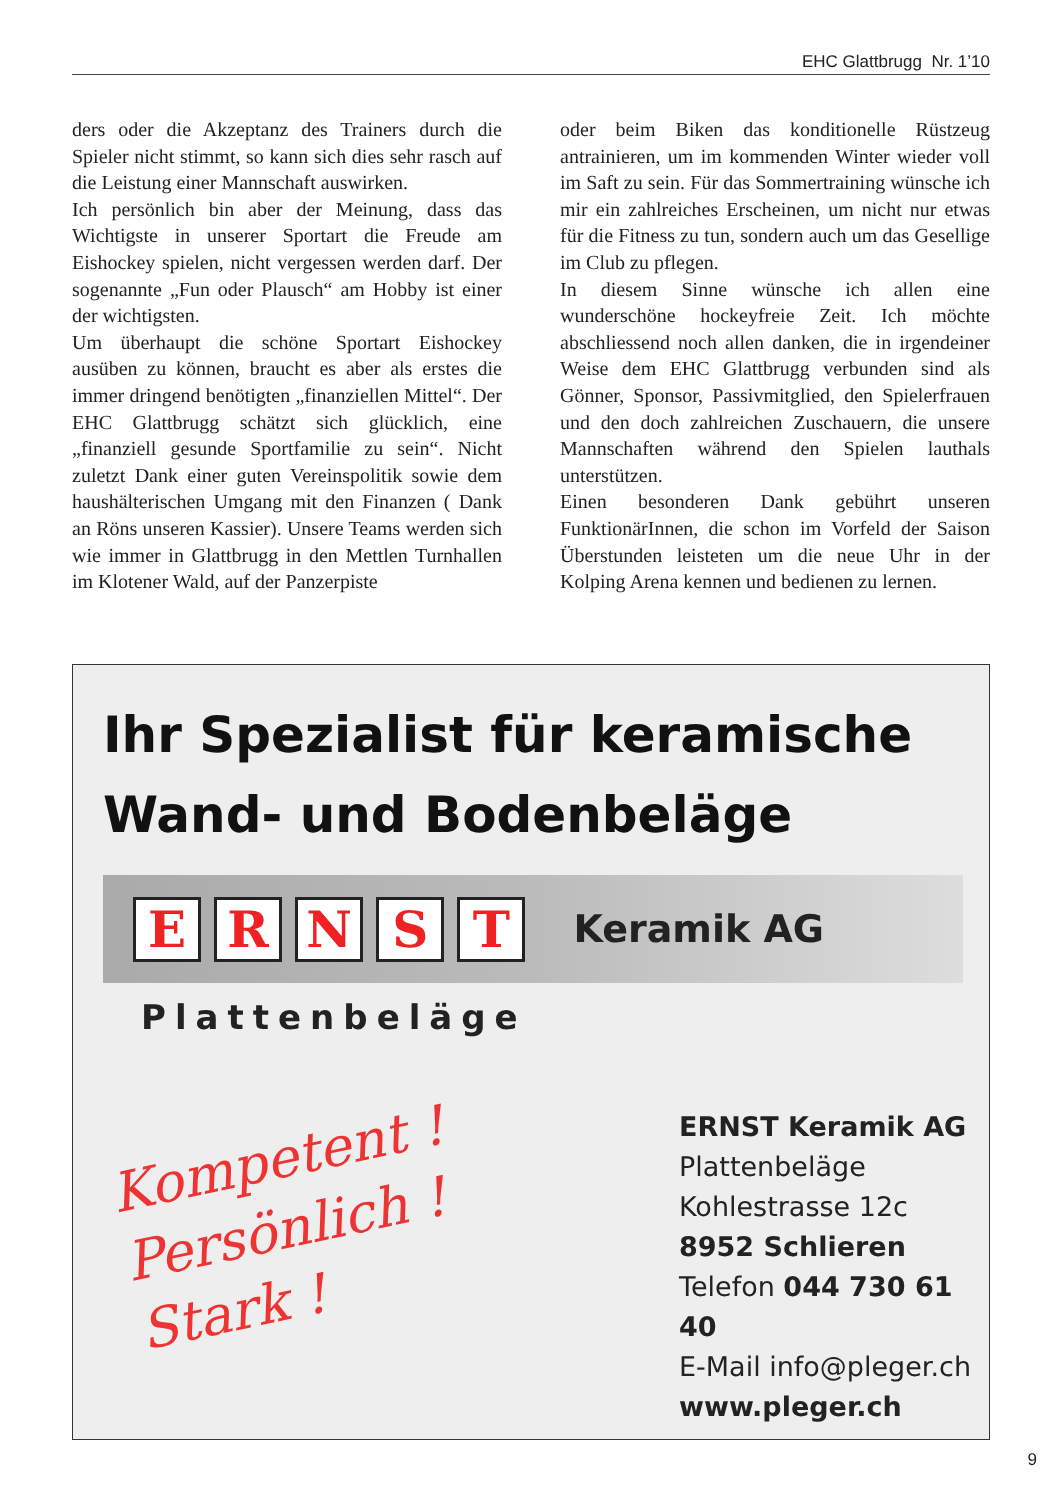EHC Glattbrugg Nr. 1’10
ders oder die Akzeptanz des Trainers durch die Spieler nicht stimmt, so kann sich dies sehr rasch auf die Leistung einer Mannschaft auswirken.
Ich persönlich bin aber der Meinung, dass das Wichtigste in unserer Sportart die Freude am Eishockey spielen, nicht vergessen werden darf. Der sogenannte „Fun oder Plausch“ am Hobby ist einer der wichtigsten.
Um überhaupt die schöne Sportart Eishockey ausüben zu können, braucht es aber als erstes die immer dringend benötigten „finanziellen Mittel“. Der EHC Glattbrugg schätzt sich glücklich, eine „finanziell gesunde Sportfamilie zu sein“. Nicht zuletzt Dank einer guten Vereinspolitik sowie dem haushälterischen Umgang mit den Finanzen ( Dank an Röns unseren Kassier). Unsere Teams werden sich wie immer in Glattbrugg in den Mettlen Turnhallen im Klotener Wald, auf der Panzerpiste
oder beim Biken das konditionelle Rüstzeug antrainieren, um im kommenden Winter wieder voll im Saft zu sein. Für das Sommertraining wünsche ich mir ein zahlreiches Erscheinen, um nicht nur etwas für die Fitness zu tun, sondern auch um das Gesellige im Club zu pflegen.
In diesem Sinne wünsche ich allen eine wunderschöne hockeyfreie Zeit. Ich möchte abschliessend noch allen danken, die in irgendeiner Weise dem EHC Glattbrugg verbunden sind als Gönner, Sponsor, Passivmitglied, den Spielerfrauen und den doch zahlreichen Zuschauern, die unsere Mannschaften während den Spielen lauthals unterstützen.
Einen besonderen Dank gebührt unseren FunktionärInnen, die schon im Vorfeld der Saison Überstunden leisteten um die neue Uhr in der Kolping Arena kennen und bedienen zu lernen.
Ihr Spezialist für keramische
Wand- und Bodenbeläge
E R N S T
Keramik AG
Plattenbeläge
Kompetent !
Persönlich !
Stark !
ERNST Keramik AG
Plattenbeläge
Kohlestrasse 12c
8952 Schlieren
Telefon 044 730 61 40
E-Mail info@pleger.ch
www.pleger.ch
9